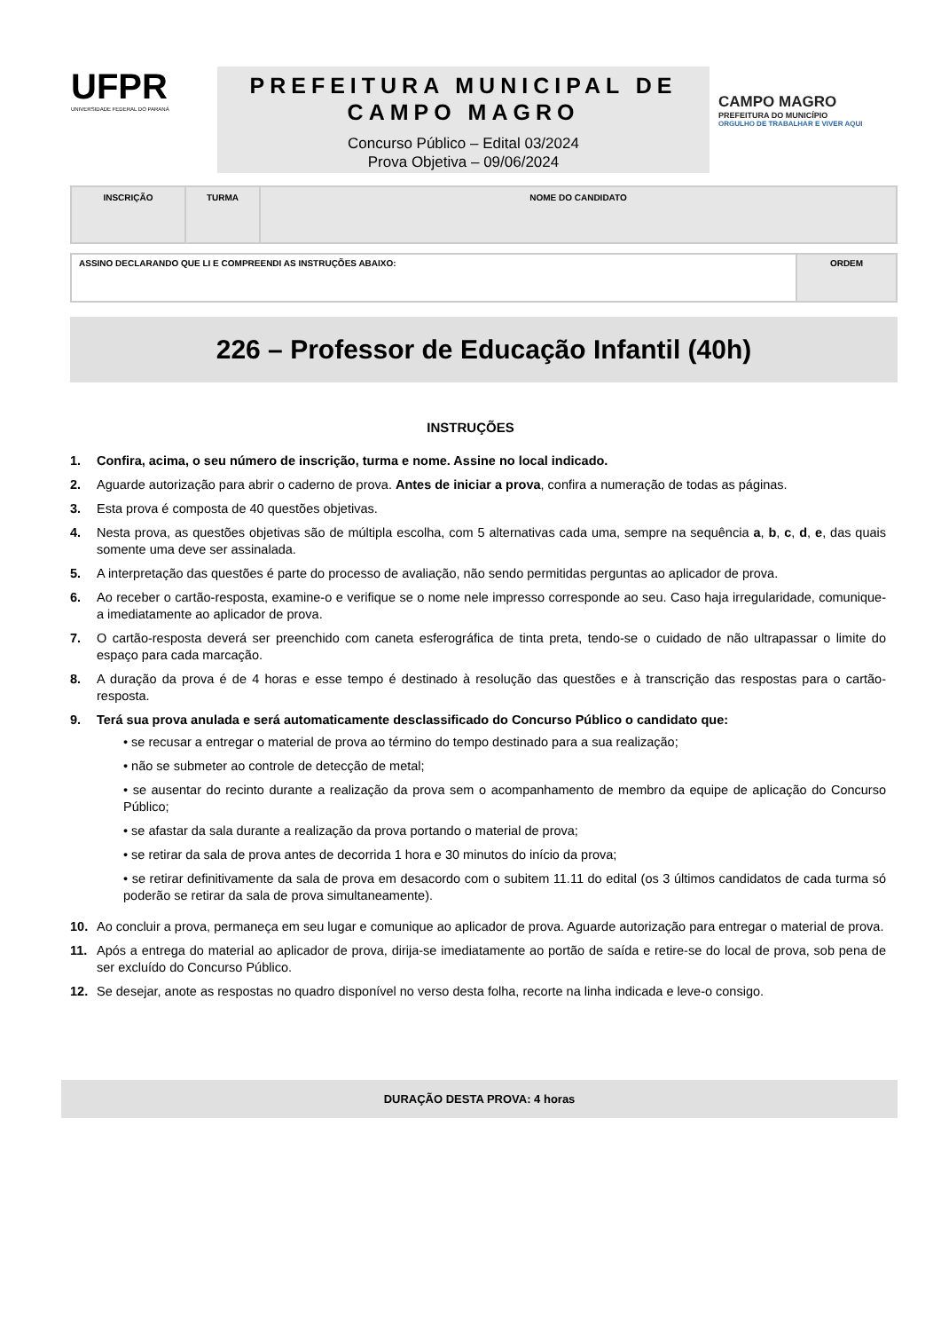UFPR
UNIVERSIDADE FEDERAL DO PARANÁ
PREFEITURA MUNICIPAL DE CAMPO MAGRO
Concurso Público – Edital 03/2024
Prova Objetiva – 09/06/2024
CAMPO MAGRO
PREFEITURA DO MUNICÍPIO
ORGULHO DE TRABALHAR E VIVER AQUI
| INSCRIÇÃO | TURMA | NOME DO CANDIDATO |
| ASSINO DECLARANDO QUE LI E COMPREENDI AS INSTRUÇÕES ABAIXO: | ORDEM |
226 – Professor de Educação Infantil (40h)
INSTRUÇÕES
1. Confira, acima, o seu número de inscrição, turma e nome. Assine no local indicado.
2. Aguarde autorização para abrir o caderno de prova. Antes de iniciar a prova, confira a numeração de todas as páginas.
3. Esta prova é composta de 40 questões objetivas.
4. Nesta prova, as questões objetivas são de múltipla escolha, com 5 alternativas cada uma, sempre na sequência a, b, c, d, e, das quais somente uma deve ser assinalada.
5. A interpretação das questões é parte do processo de avaliação, não sendo permitidas perguntas ao aplicador de prova.
6. Ao receber o cartão-resposta, examine-o e verifique se o nome nele impresso corresponde ao seu. Caso haja irregularidade, comunique-a imediatamente ao aplicador de prova.
7. O cartão-resposta deverá ser preenchido com caneta esferográfica de tinta preta, tendo-se o cuidado de não ultrapassar o limite do espaço para cada marcação.
8. A duração da prova é de 4 horas e esse tempo é destinado à resolução das questões e à transcrição das respostas para o cartão-resposta.
9. Terá sua prova anulada e será automaticamente desclassificado do Concurso Público o candidato que:
• se recusar a entregar o material de prova ao término do tempo destinado para a sua realização;
• não se submeter ao controle de detecção de metal;
• se ausentar do recinto durante a realização da prova sem o acompanhamento de membro da equipe de aplicação do Concurso Público;
• se afastar da sala durante a realização da prova portando o material de prova;
• se retirar da sala de prova antes de decorrida 1 hora e 30 minutos do início da prova;
• se retirar definitivamente da sala de prova em desacordo com o subitem 11.11 do edital (os 3 últimos candidatos de cada turma só poderão se retirar da sala de prova simultaneamente).
10. Ao concluir a prova, permaneça em seu lugar e comunique ao aplicador de prova. Aguarde autorização para entregar o material de prova.
11. Após a entrega do material ao aplicador de prova, dirija-se imediatamente ao portão de saída e retire-se do local de prova, sob pena de ser excluído do Concurso Público.
12. Se desejar, anote as respostas no quadro disponível no verso desta folha, recorte na linha indicada e leve-o consigo.
DURAÇÃO DESTA PROVA: 4 horas